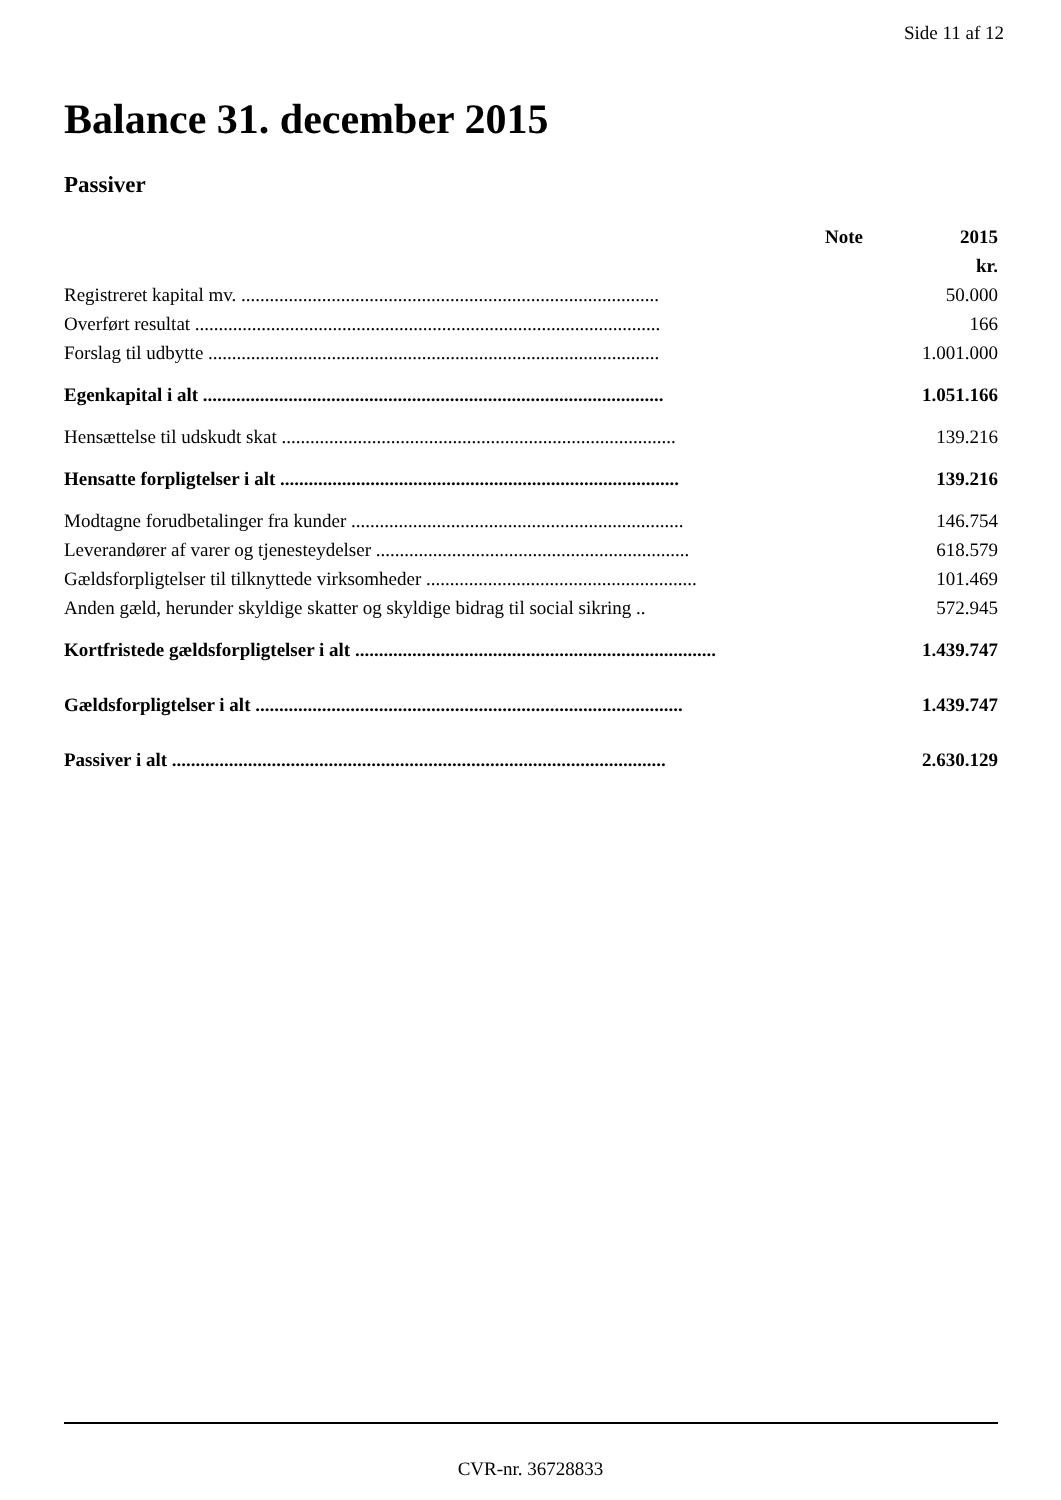Side 11 af 12
Balance 31. december 2015
Passiver
| | Note | 2015 |
| --- | --- | --- |
| | | kr. |
| Registreret kapital mv. ........................................................................................ | | 50.000 |
| Overført resultat .................................................................................................. | | 166 |
| Forslag til udbytte ............................................................................................... | | 1.001.000 |
| Egenkapital i alt ................................................................................................. | | 1.051.166 |
| Hensættelse til udskudt skat ................................................................................... | | 139.216 |
| Hensatte forpligtelser i alt .................................................................................... | | 139.216 |
| Modtagne forudbetalinger fra kunder ...................................................................... | | 146.754 |
| Leverandører af varer og tjenesteydelser .................................................................. | | 618.579 |
| Gældsforpligtelser til tilknyttede virksomheder ......................................................... | | 101.469 |
| Anden gæld, herunder skyldige skatter og skyldige bidrag til social sikring .. | | 572.945 |
| Kortfristede gældsforpligtelser i alt ............................................................................ | | 1.439.747 |
| Gældsforpligtelser i alt .......................................................................................... | | 1.439.747 |
| Passiver i alt ........................................................................................................ | | 2.630.129 |
CVR-nr. 36728833